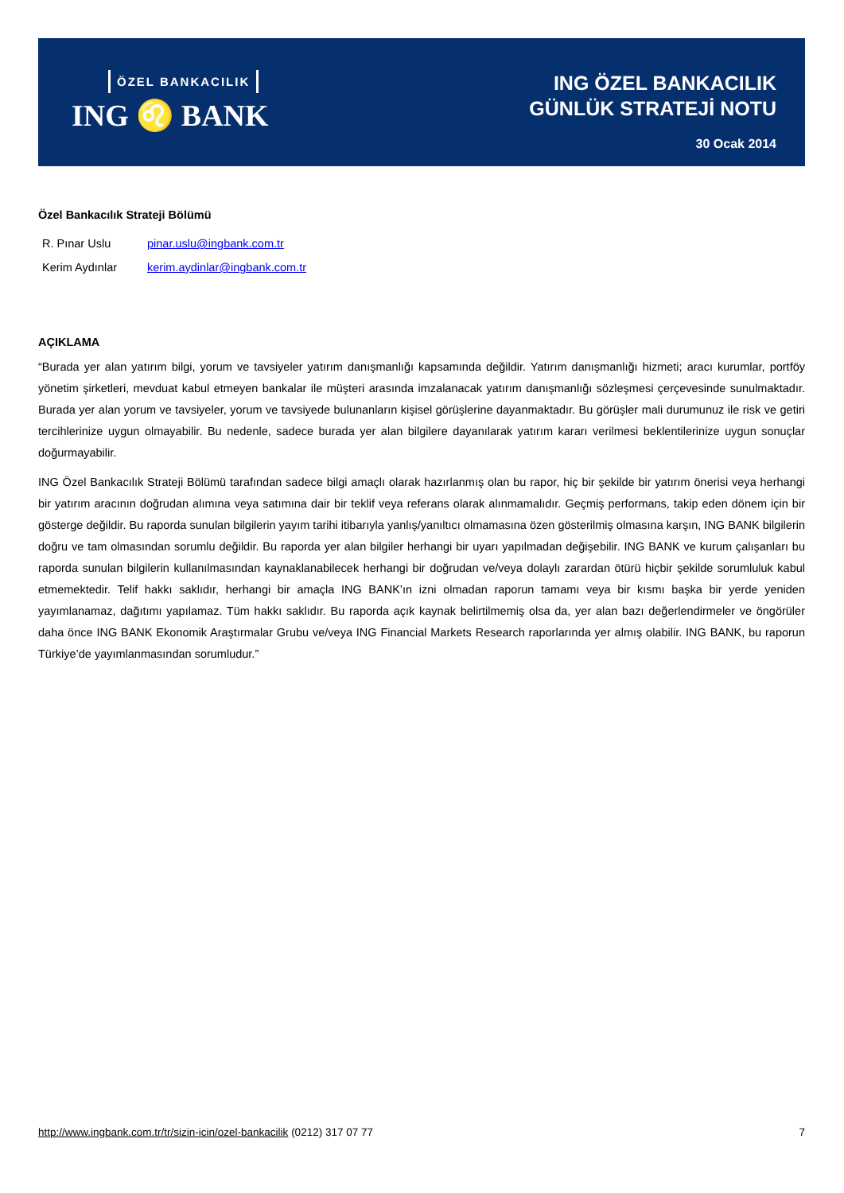ÖZEL BANKACILIK
ING ♌ BANK
ING ÖZEL BANKACILIK
GÜNLÜK STRATEJİ NOTU
30 Ocak 2014
Özel Bankacılık Strateji Bölümü
R. Pınar Uslu pinar.uslu@ingbank.com.tr
Kerim Aydınlar kerim.aydinlar@ingbank.com.tr
AÇIKLAMA
“Burada yer alan yatırım bilgi, yorum ve tavsiyeler yatırım danışmanlığı kapsamında değildir. Yatırım danışmanlığı hizmeti; aracı kurumlar, portföy yönetim şirketleri, mevduat kabul etmeyen bankalar ile müşteri arasında imzalanacak yatırım danışmanlığı sözleşmesi çerçevesinde sunulmaktadır. Burada yer alan yorum ve tavsiyeler, yorum ve tavsiyede bulunanların kişisel görüşlerine dayanmaktadır. Bu görüşler mali durumunuz ile risk ve getiri tercihlerinize uygun olmayabilir. Bu nedenle, sadece burada yer alan bilgilere dayanılarak yatırım kararı verilmesi beklentilerinize uygun sonuçlar doğurmayabilir.
ING Özel Bankacılık Strateji Bölümü tarafından sadece bilgi amaçlı olarak hazırlanmış olan bu rapor, hiç bir şekilde bir yatırım önerisi veya herhangi bir yatırım aracının doğrudan alımına veya satımına dair bir teklif veya referans olarak alınmamalıdır. Geçmiş performans, takip eden dönem için bir gösterge değildir. Bu raporda sunulan bilgilerin yayım tarihi itibarıyla yanlış/yanıltıcı olmamasına özen gösterilmiş olmasına karşın, ING BANK bilgilerin doğru ve tam olmasından sorumlu değildir. Bu raporda yer alan bilgiler herhangi bir uyarı yapılmadan değişebilir. ING BANK ve kurum çalışanları bu raporda sunulan bilgilerin kullanılmasından kaynaklanabilecek herhangi bir doğrudan ve/veya dolaylı zarardan ötürü hiçbir şekilde sorumluluk kabul etmemektedir. Telif hakkı saklıdır, herhangi bir amaçla ING BANK’ın izni olmadan raporun tamamı veya bir kısmı başka bir yerde yeniden yayımlanamaz, dağıtımı yapılamaz. Tüm hakkı saklıdır. Bu raporda açık kaynak belirtilmemiş olsa da, yer alan bazı değerlendirmeler ve öngörüler daha önce ING BANK Ekonomik Araştırmalar Grubu ve/veya ING Financial Markets Research raporlarında yer almış olabilir. ING BANK, bu raporun Türkiye’de yayımlanmasından sorumludur.”
http://www.ingbank.com.tr/tr/sizin-icin/ozel-bankacilik (0212) 317 07 77 7